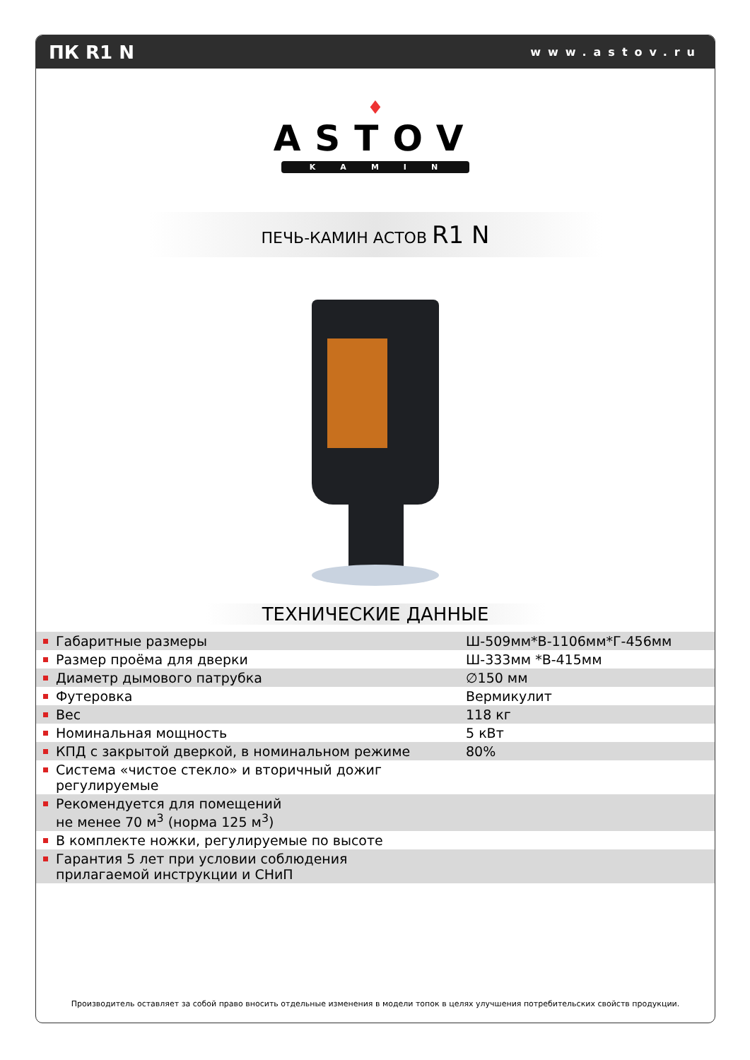ПК R1 N www.astov.ru
♦
ASTOV
KAMIN
ПЕЧЬ-КАМИН АСТОВ R1 N
ТЕХНИЧЕСКИЕ ДАННЫЕ
| Габаритные размеры | Ш-509мм*В-1106мм*Г-456мм |
| Размер проёма для дверки | Ш-333мм *В-415мм |
| Диаметр дымового патрубка | ∅150 мм |
| Футеровка | Вермикулит |
| Вес | 118 кг |
| Номинальная мощность | 5 кВт |
| КПД с закрытой дверкой, в номинальном режиме | 80% |
| Система «чистое стекло» и вторичный дожиг регулируемые | |
| Рекомендуется для помещений не менее 70 м<sup>3</sup> (норма 125 м<sup>3</sup>) | |
| В комплекте ножки, регулируемые по высоте | |
| Гарантия 5 лет при условии соблюдения прилагаемой инструкции и СНиП | |
Производитель оставляет за собой право вносить отдельные изменения в модели топок в целях улучшения потребительских свойств продукции.